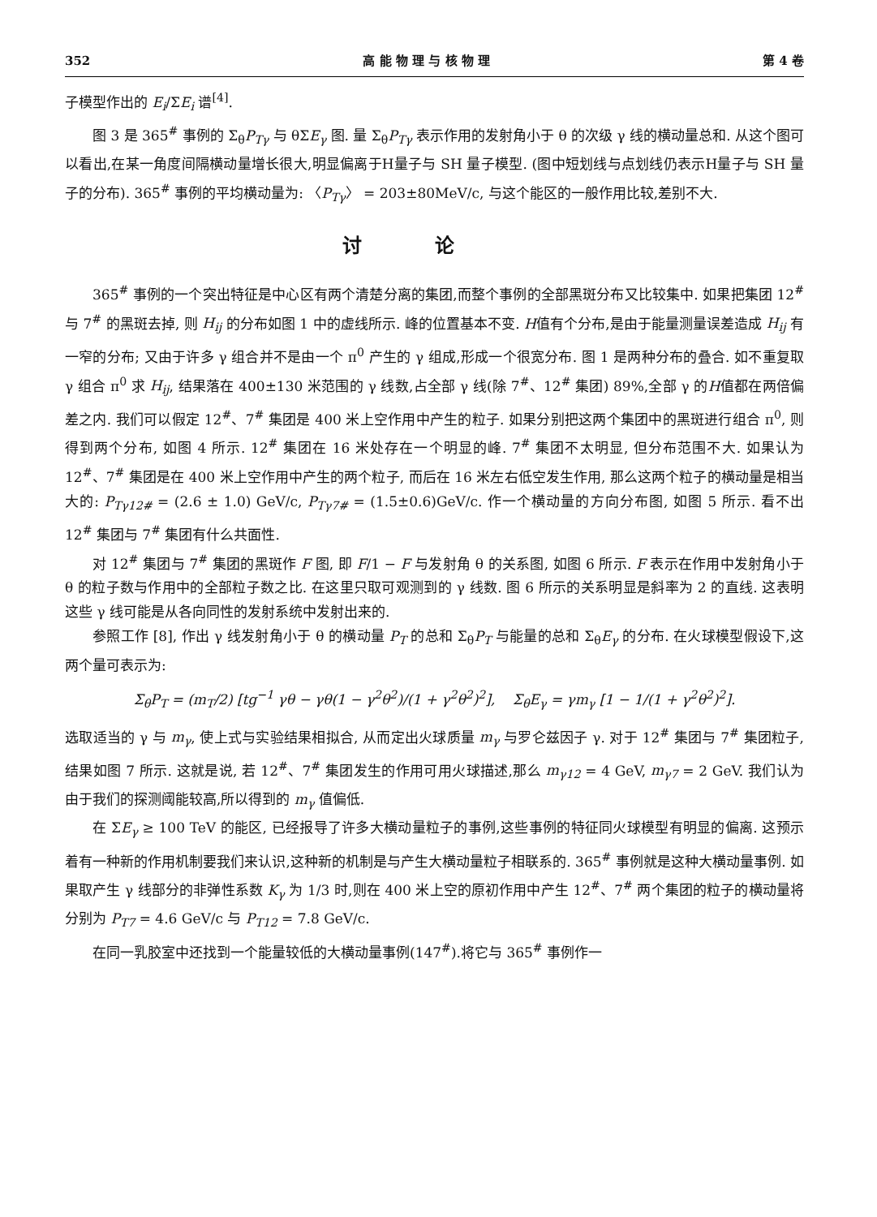352 高 能 物 理 与 核 物 理 第 4 卷
子模型作出的 E<sub>i</sub>/ΣE<sub>i</sub> 谱<sup>[4]</sup>.
图 3 是 365<sup>#</sup> 事例的 Σ<sub>θ</sub>P<sub>Tγ</sub> 与 θΣE<sub>γ</sub> 图. 量 Σ<sub>θ</sub>P<sub>Tγ</sub> 表示作用的发射角小于 θ 的次级 γ 线的横动量总和. 从这个图可以看出,在某一角度间隔横动量增长很大,明显偏离于H量子与 SH 量子模型. (图中短划线与点划线仍表示H量子与 SH 量子的分布). 365<sup>#</sup> 事例的平均横动量为: 〈P<sub>Tγ</sub>〉 = 203±80MeV/c, 与这个能区的一般作用比较,差别不大.
讨论
365<sup>#</sup> 事例的一个突出特征是中心区有两个清楚分离的集团,而整个事例的全部黑斑分布又比较集中. 如果把集团 12<sup>#</sup> 与 7<sup>#</sup> 的黑斑去掉, 则 H<sub>ij</sub> 的分布如图 1 中的虚线所示. 峰的位置基本不变. H值有个分布,是由于能量测量误差造成 H<sub>ij</sub> 有一窄的分布; 又由于许多 γ 组合并不是由一个 π<sup>0</sup> 产生的 γ 组成,形成一个很宽分布. 图 1 是两种分布的叠合. 如不重复取 γ 组合 π<sup>0</sup> 求 H<sub>ij</sub>, 结果落在 400±130 米范围的 γ 线数,占全部 γ 线(除 7<sup>#</sup>、12<sup>#</sup> 集团) 89%,全部 γ 的H值都在两倍偏差之内. 我们可以假定 12<sup>#</sup>、7<sup>#</sup> 集团是 400 米上空作用中产生的粒子. 如果分别把这两个集团中的黑斑进行组合 π<sup>0</sup>, 则得到两个分布, 如图 4 所示. 12<sup>#</sup> 集团在 16 米处存在一个明显的峰. 7<sup>#</sup> 集团不太明显, 但分布范围不大. 如果认为 12<sup>#</sup>、7<sup>#</sup> 集团是在 400 米上空作用中产生的两个粒子, 而后在 16 米左右低空发生作用, 那么这两个粒子的横动量是相当大的: P<sub>Tγ12#</sub> = (2.6 ± 1.0) GeV/c, P<sub>Tγ7#</sub> = (1.5±0.6)GeV/c. 作一个横动量的方向分布图, 如图 5 所示. 看不出 12<sup>#</sup> 集团与 7<sup>#</sup> 集团有什么共面性.
对 12<sup>#</sup> 集团与 7<sup>#</sup> 集团的黑斑作 F 图, 即 F/1 − F 与发射角 θ 的关系图, 如图 6 所示. F 表示在作用中发射角小于 θ 的粒子数与作用中的全部粒子数之比. 在这里只取可观测到的 γ 线数. 图 6 所示的关系明显是斜率为 2 的直线. 这表明这些 γ 线可能是从各向同性的发射系统中发射出来的.
参照工作 [8], 作出 γ 线发射角小于 θ 的横动量 P<sub>T</sub> 的总和 Σ<sub>θ</sub>P<sub>T</sub> 与能量的总和 Σ<sub>θ</sub>E<sub>γ</sub> 的分布. 在火球模型假设下,这两个量可表示为:
Σ<sub>θ</sub>P<sub>T</sub> = (m<sub>T</sub>/2) [tg<sup>−1</sup> γθ − γθ(1 − γ<sup>2</sup>θ<sup>2</sup>)/(1 + γ<sup>2</sup>θ<sup>2</sup>)<sup>2</sup>], Σ<sub>θ</sub>E<sub>γ</sub> = γm<sub>γ</sub> [1 − 1/(1 + γ<sup>2</sup>θ<sup>2</sup>)<sup>2</sup>].
选取适当的 γ 与 m<sub>γ</sub>, 使上式与实验结果相拟合, 从而定出火球质量 m<sub>γ</sub> 与罗仑兹因子 γ. 对于 12<sup>#</sup> 集团与 7<sup>#</sup> 集团粒子, 结果如图 7 所示. 这就是说, 若 12<sup>#</sup>、7<sup>#</sup> 集团发生的作用可用火球描述,那么 m<sub>γ12</sub> = 4 GeV, m<sub>γ7</sub> = 2 GeV. 我们认为由于我们的探测阈能较高,所以得到的 m<sub>γ</sub> 值偏低.
在 ΣE<sub>γ</sub> ≥ 100 TeV 的能区, 已经报导了许多大横动量粒子的事例,这些事例的特征同火球模型有明显的偏离. 这预示着有一种新的作用机制要我们来认识,这种新的机制是与产生大横动量粒子相联系的. 365<sup>#</sup> 事例就是这种大横动量事例. 如果取产生 γ 线部分的非弹性系数 K<sub>γ</sub> 为 1/3 时,则在 400 米上空的原初作用中产生 12<sup>#</sup>、7<sup>#</sup> 两个集团的粒子的横动量将分别为 P<sub>T7</sub> = 4.6 GeV/c 与 P<sub>T12</sub> = 7.8 GeV/c.
在同一乳胶室中还找到一个能量较低的大横动量事例(147<sup>#</sup>).将它与 365<sup>#</sup> 事例作一